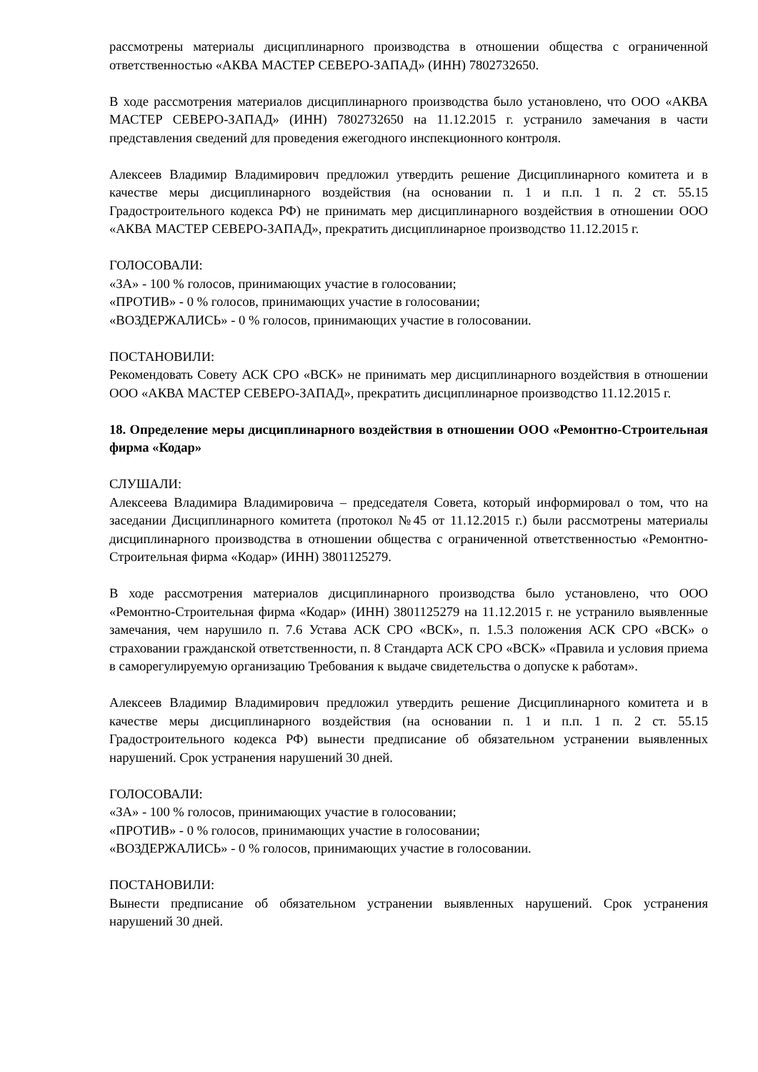рассмотрены материалы дисциплинарного производства в отношении общества с ограниченной ответственностью «АКВА МАСТЕР СЕВЕРО-ЗАПАД» (ИНН) 7802732650.
В ходе рассмотрения материалов дисциплинарного производства было установлено, что ООО «АКВА МАСТЕР СЕВЕРО-ЗАПАД» (ИНН) 7802732650 на 11.12.2015 г. устранило замечания в части представления сведений для проведения ежегодного инспекционного контроля.
Алексеев Владимир Владимирович предложил утвердить решение Дисциплинарного комитета и в качестве меры дисциплинарного воздействия (на основании п. 1 и п.п. 1 п. 2 ст. 55.15 Градостроительного кодекса РФ) не принимать мер дисциплинарного воздействия в отношении ООО «АКВА МАСТЕР СЕВЕРО-ЗАПАД», прекратить дисциплинарное производство 11.12.2015 г.
ГОЛОСОВАЛИ:
«ЗА» - 100 % голосов, принимающих участие в голосовании;
«ПРОТИВ» - 0 % голосов, принимающих участие в голосовании;
«ВОЗДЕРЖАЛИСЬ» - 0 % голосов, принимающих участие в голосовании.
ПОСТАНОВИЛИ:
Рекомендовать Совету АСК СРО «ВСК» не принимать мер дисциплинарного воздействия в отношении ООО «АКВА МАСТЕР СЕВЕРО-ЗАПАД», прекратить дисциплинарное производство 11.12.2015 г.
18. Определение меры дисциплинарного воздействия в отношении ООО «Ремонтно-Строительная фирма «Кодар»
СЛУШАЛИ:
Алексеева Владимира Владимировича – председателя Совета, который информировал о том, что на заседании Дисциплинарного комитета (протокол №45 от 11.12.2015 г.) были рассмотрены материалы дисциплинарного производства в отношении общества с ограниченной ответственностью «Ремонтно-Строительная фирма «Кодар» (ИНН) 3801125279.
В ходе рассмотрения материалов дисциплинарного производства было установлено, что ООО «Ремонтно-Строительная фирма «Кодар» (ИНН) 3801125279 на 11.12.2015 г. не устранило выявленные замечания, чем нарушило п. 7.6 Устава АСК СРО «ВСК», п. 1.5.3 положения АСК СРО «ВСК» о страховании гражданской ответственности, п. 8 Стандарта АСК СРО «ВСК» «Правила и условия приема в саморегулируемую организацию Требования к выдаче свидетельства о допуске к работам».
Алексеев Владимир Владимирович предложил утвердить решение Дисциплинарного комитета и в качестве меры дисциплинарного воздействия (на основании п. 1 и п.п. 1 п. 2 ст. 55.15 Градостроительного кодекса РФ) вынести предписание об обязательном устранении выявленных нарушений. Срок устранения нарушений 30 дней.
ГОЛОСОВАЛИ:
«ЗА» - 100 % голосов, принимающих участие в голосовании;
«ПРОТИВ» - 0 % голосов, принимающих участие в голосовании;
«ВОЗДЕРЖАЛИСЬ» - 0 % голосов, принимающих участие в голосовании.
ПОСТАНОВИЛИ:
Вынести предписание об обязательном устранении выявленных нарушений. Срок устранения нарушений 30 дней.